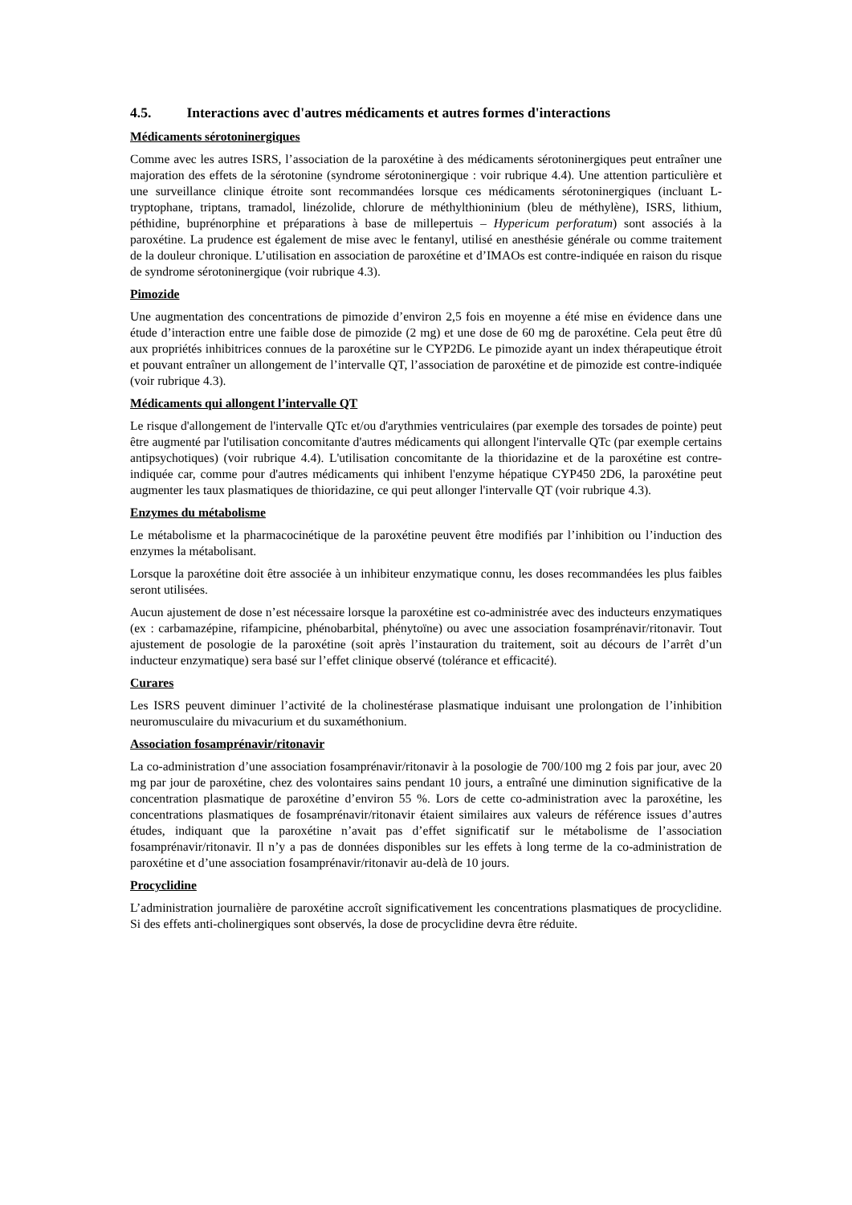4.5. Interactions avec d'autres médicaments et autres formes d'interactions
Médicaments sérotoninergiques
Comme avec les autres ISRS, l’association de la paroxétine à des médicaments sérotoninergiques peut entraîner une majoration des effets de la sérotonine (syndrome sérotoninergique : voir rubrique 4.4). Une attention particulière et une surveillance clinique étroite sont recommandées lorsque ces médicaments sérotoninergiques (incluant L-tryptophane, triptans, tramadol, linézolide, chlorure de méthylthioninium (bleu de méthylène), ISRS, lithium, péthidine, buprénorphine et préparations à base de millepertuis – Hypericum perforatum) sont associés à la paroxétine. La prudence est également de mise avec le fentanyl, utilisé en anesthésie générale ou comme traitement de la douleur chronique. L’utilisation en association de paroxétine et d’IMAOs est contre-indiquée en raison du risque de syndrome sérotoninergique (voir rubrique 4.3).
Pimozide
Une augmentation des concentrations de pimozide d’environ 2,5 fois en moyenne a été mise en évidence dans une étude d’interaction entre une faible dose de pimozide (2 mg) et une dose de 60 mg de paroxétine. Cela peut être dû aux propriétés inhibitrices connues de la paroxétine sur le CYP2D6. Le pimozide ayant un index thérapeutique étroit et pouvant entraîner un allongement de l’intervalle QT, l’association de paroxétine et de pimozide est contre-indiquée (voir rubrique 4.3).
Médicaments qui allongent l’intervalle QT
Le risque d'allongement de l'intervalle QTc et/ou d'arythmies ventriculaires (par exemple des torsades de pointe) peut être augmenté par l'utilisation concomitante d'autres médicaments qui allongent l'intervalle QTc (par exemple certains antipsychotiques) (voir rubrique 4.4). L'utilisation concomitante de la thioridazine et de la paroxétine est contre-indiquée car, comme pour d'autres médicaments qui inhibent l'enzyme hépatique CYP450 2D6, la paroxétine peut augmenter les taux plasmatiques de thioridazine, ce qui peut allonger l'intervalle QT (voir rubrique 4.3).
Enzymes du métabolisme
Le métabolisme et la pharmacocinétique de la paroxétine peuvent être modifiés par l’inhibition ou l’induction des enzymes la métabolisant.
Lorsque la paroxétine doit être associée à un inhibiteur enzymatique connu, les doses recommandées les plus faibles seront utilisées.
Aucun ajustement de dose n’est nécessaire lorsque la paroxétine est co-administrée avec des inducteurs enzymatiques (ex : carbamazépine, rifampicine, phénobarbital, phénytoïne) ou avec une association fosamprénavir/ritonavir. Tout ajustement de posologie de la paroxétine (soit après l’instauration du traitement, soit au décours de l’arrêt d’un inducteur enzymatique) sera basé sur l’effet clinique observé (tolérance et efficacité).
Curares
Les ISRS peuvent diminuer l’activité de la cholinestérase plasmatique induisant une prolongation de l’inhibition neuromusculaire du mivacurium et du suxaméthonium.
Association fosamprénavir/ritonavir
La co-administration d’une association fosamprénavir/ritonavir à la posologie de 700/100 mg 2 fois par jour, avec 20 mg par jour de paroxétine, chez des volontaires sains pendant 10 jours, a entraîné une diminution significative de la concentration plasmatique de paroxétine d’environ 55 %. Lors de cette co-administration avec la paroxétine, les concentrations plasmatiques de fosamprénavir/ritonavir étaient similaires aux valeurs de référence issues d’autres études, indiquant que la paroxétine n’avait pas d’effet significatif sur le métabolisme de l’association fosamprénavir/ritonavir. Il n’y a pas de données disponibles sur les effets à long terme de la co-administration de paroxétine et d’une association fosamprénavir/ritonavir au-delà de 10 jours.
Procyclidine
L’administration journalière de paroxétine accroît significativement les concentrations plasmatiques de procyclidine. Si des effets anti-cholinergiques sont observés, la dose de procyclidine devra être réduite.